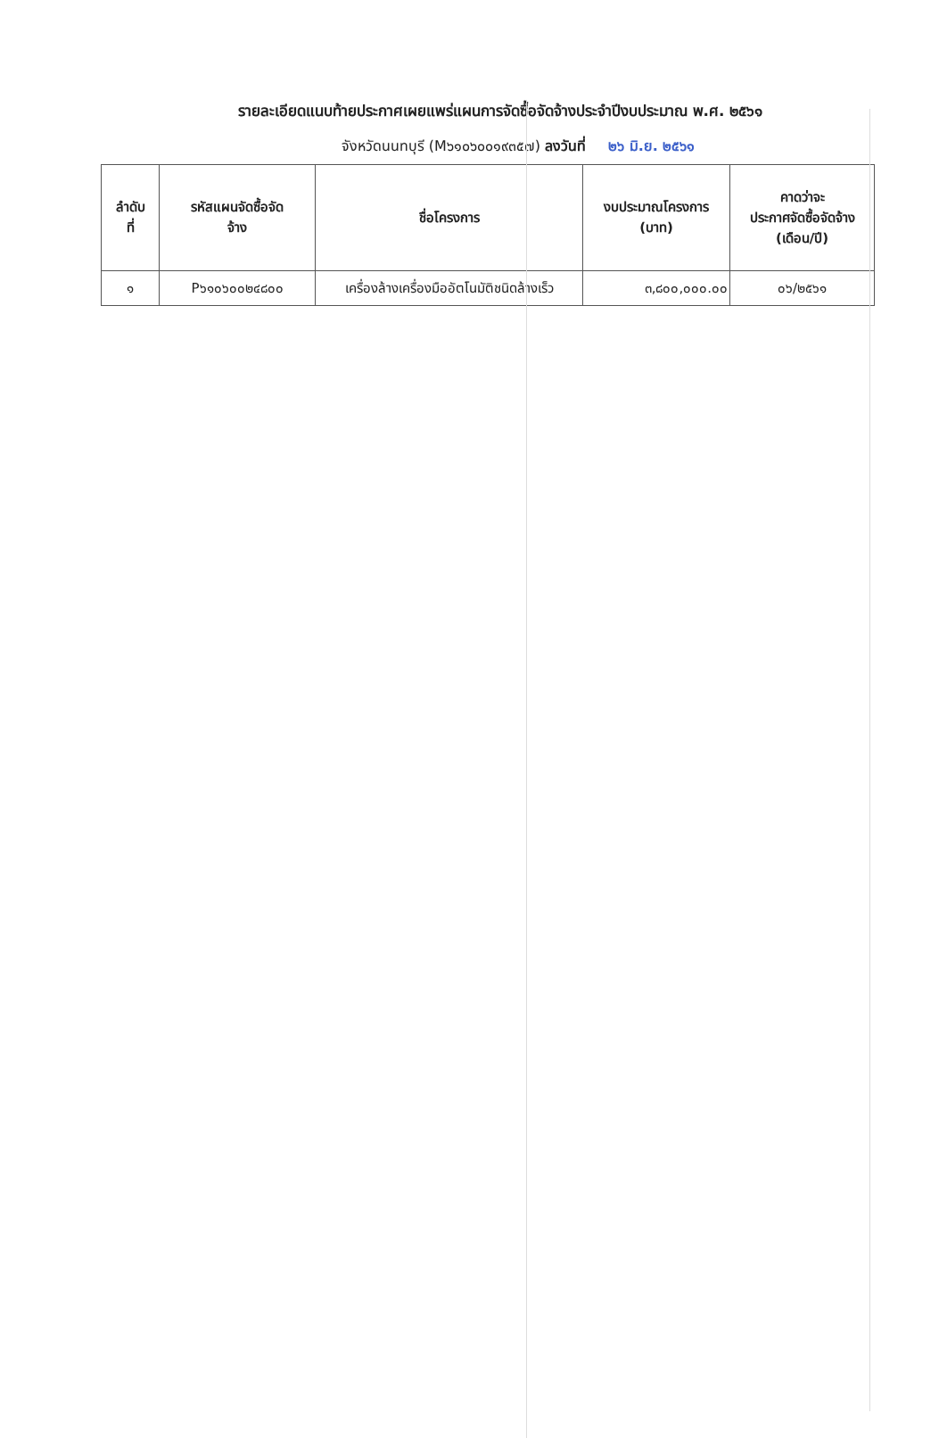รายละเอียดแนบท้ายประกาศเผยแพร่แผนการจัดซื้อจัดจ้างประจำปีงบประมาณ พ.ศ. ๒๕๖๑
จังหวัดนนทบุรี (M๖๑๐๖๐๐๑๙๓๕๗) ลงวันที่ ๒๖ มิ.ย. ๒๕๖๑
| ลำดับ ที่ | รหัสแผนจัดซื้อจัด จ้าง | ชื่อโครงการ | งบประมาณโครงการ (บาท) | คาดว่าจะ ประกาศจัดซื้อจัดจ้าง (เดือน/ปี) |
| --- | --- | --- | --- | --- |
| ๑ | P๖๑๐๖๐๐๒๔๘๐๐ | เครื่องล้างเครื่องมืออัตโนมัติชนิดล้างเร็ว | ๓,๘๐๐,๐๐๐.๐๐ | ๐๖/๒๕๖๑ |